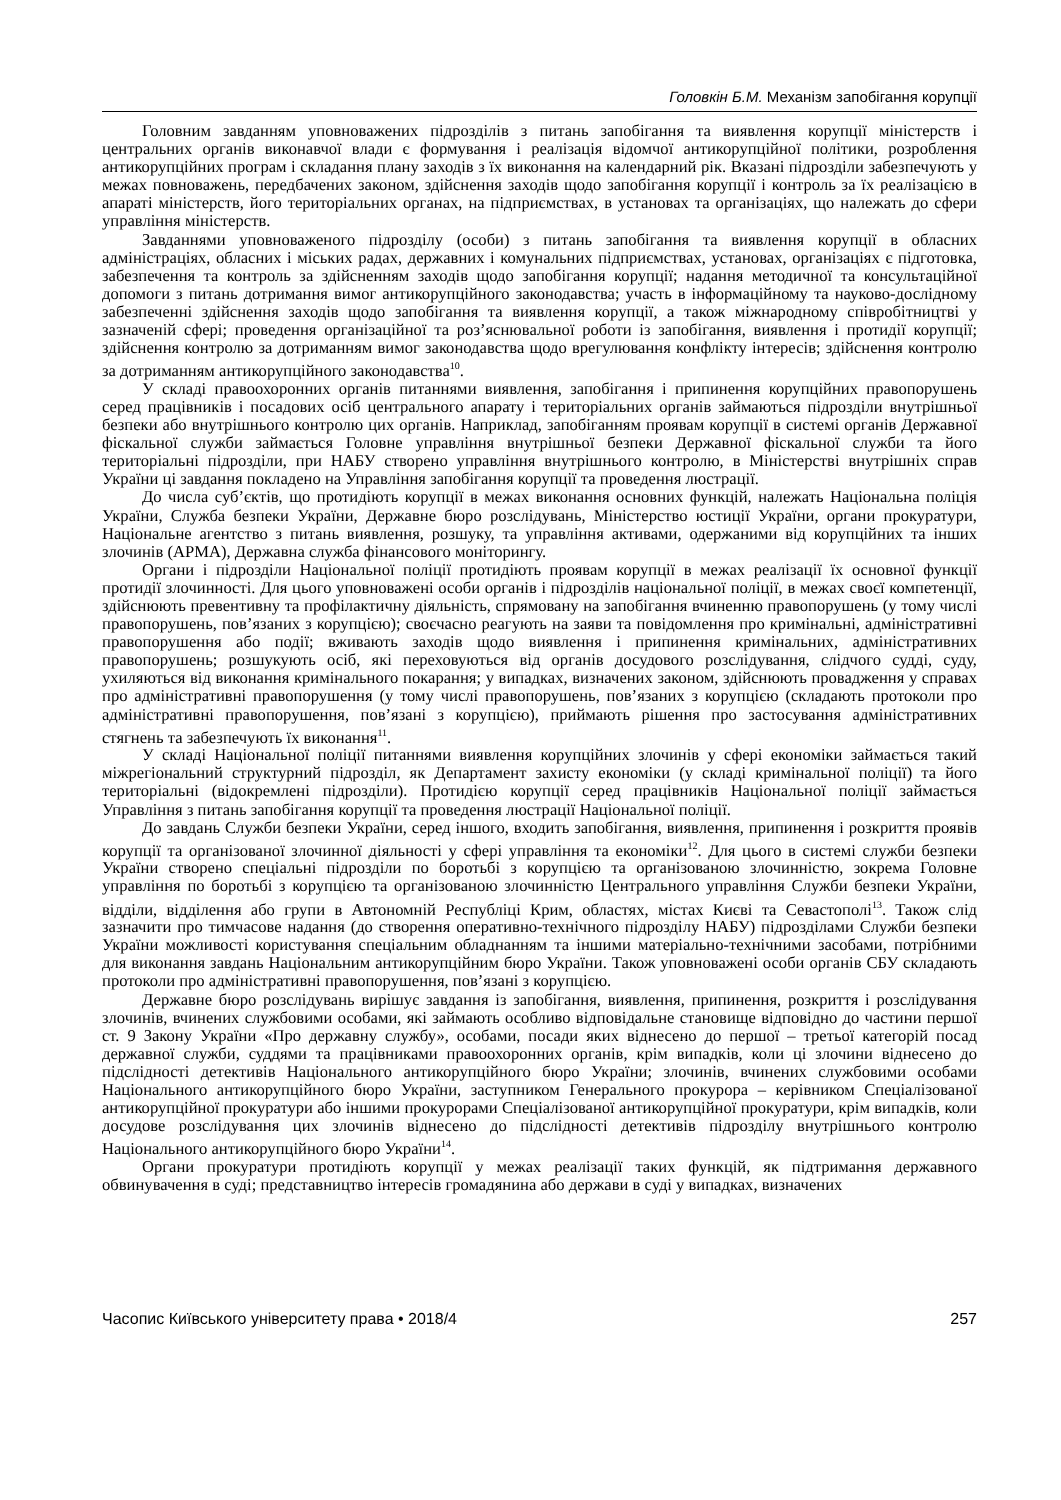Головкін Б.М. Механізм запобігання корупції
Головним завданням уповноважених підрозділів з питань запобігання та виявлення корупції міністерств і центральних органів виконавчої влади є формування і реалізація відомчої антикорупційної політики, розроблення антикорупційних програм і складання плану заходів з їх виконання на календарний рік. Вказані підрозділи забезпечують у межах повноважень, передбачених законом, здійснення заходів щодо запобігання корупції і контроль за їх реалізацією в апараті міністерств, його територіальних органах, на підприємствах, в установах та організаціях, що належать до сфери управління міністерств.
Завданнями уповноваженого підрозділу (особи) з питань запобігання та виявлення корупції в обласних адміністраціях, обласних і міських радах, державних і комунальних підприємствах, установах, організаціях є підготовка, забезпечення та контроль за здійсненням заходів щодо запобігання корупції; надання методичної та консультаційної допомоги з питань дотримання вимог антикорупційного законодавства; участь в інформаційному та науково-дослідному забезпеченні здійснення заходів щодо запобігання та виявлення корупції, а також міжнародному співробітництві у зазначеній сфері; проведення організаційної та роз’яснювальної роботи із запобігання, виявлення і протидії корупції; здійснення контролю за дотриманням вимог законодавства щодо врегулювання конфлікту інтересів; здійснення контролю за дотриманням антикорупційного законодавства<sup>10</sup>.
У складі правоохоронних органів питаннями виявлення, запобігання і припинення корупційних правопорушень серед працівників і посадових осіб центрального апарату і територіальних органів займаються підрозділи внутрішньої безпеки або внутрішнього контролю цих органів. Наприклад, запобіганням проявам корупції в системі органів Державної фіскальної служби займається Головне управління внутрішньої безпеки Державної фіскальної служби та його територіальні підрозділи, при НАБУ створено управління внутрішнього контролю, в Міністерстві внутрішніх справ України ці завдання покладено на Управління запобігання корупції та проведення люстрації.
До числа суб’єктів, що протидіють корупції в межах виконання основних функцій, належать Національна поліція України, Служба безпеки України, Державне бюро розслідувань, Міністерство юстиції України, органи прокуратури, Національне агентство з питань виявлення, розшуку, та управління активами, одержаними від корупційних та інших злочинів (АРМА), Державна служба фінансового моніторингу.
Органи і підрозділи Національної поліції протидіють проявам корупції в межах реалізації їх основної функції протидії злочинності. Для цього уповноважені особи органів і підрозділів національної поліції, в межах своєї компетенції, здійснюють превентивну та профілактичну діяльність, спрямовану на запобігання вчиненню правопорушень (у тому числі правопорушень, пов’язаних з корупцією); своєчасно реагують на заяви та повідомлення про кримінальні, адміністративні правопорушення або події; вживають заходів щодо виявлення і припинення кримінальних, адміністративних правопорушень; розшукують осіб, які переховуються від органів досудового розслідування, слідчого судді, суду, ухиляються від виконання кримінального покарання; у випадках, визначених законом, здійснюють провадження у справах про адміністративні правопорушення (у тому числі правопорушень, пов’язаних з корупцією (складають протоколи про адміністративні правопорушення, пов’язані з корупцією), приймають рішення про застосування адміністративних стягнень та забезпечують їх виконання<sup>11</sup>.
У складі Національної поліції питаннями виявлення корупційних злочинів у сфері економіки займається такий міжрегіональний структурний підрозділ, як Департамент захисту економіки (у складі кримінальної поліції) та його територіальні (відокремлені підрозділи). Протидією корупції серед працівників Національної поліції займається Управління з питань запобігання корупції та проведення люстрації Національної поліції.
До завдань Служби безпеки України, серед іншого, входить запобігання, виявлення, припинення і розкриття проявів корупції та організованої злочинної діяльності у сфері управління та економіки<sup>12</sup>. Для цього в системі служби безпеки України створено спеціальні підрозділи по боротьбі з корупцією та організованою злочинністю, зокрема Головне управління по боротьбі з корупцією та організованою злочинністю Центрального управління Служби безпеки України, відділи, відділення або групи в Автономній Республіці Крим, областях, містах Києві та Севастополі<sup>13</sup>. Також слід зазначити про тимчасове надання (до створення оперативно-технічного підрозділу НАБУ) підрозділами Служби безпеки України можливості користування спеціальним обладнанням та іншими матеріально-технічними засобами, потрібними для виконання завдань Національним антикорупційним бюро України. Також уповноважені особи органів СБУ складають протоколи про адміністративні правопорушення, пов’язані з корупцією.
Державне бюро розслідувань вирішує завдання із запобігання, виявлення, припинення, розкриття і розслідування злочинів, вчинених службовими особами, які займають особливо відповідальне становище відповідно до частини першої ст. 9 Закону України «Про державну службу», особами, посади яких віднесено до першої – третьої категорій посад державної служби, суддями та працівниками правоохоронних органів, крім випадків, коли ці злочини віднесено до підслідності детективів Національного антикорупційного бюро України; злочинів, вчинених службовими особами Національного антикорупційного бюро України, заступником Генерального прокурора – керівником Спеціалізованої антикорупційної прокуратури або іншими прокурорами Спеціалізованої антикорупційної прокуратури, крім випадків, коли досудове розслідування цих злочинів віднесено до підслідності детективів підрозділу внутрішнього контролю Національного антикорупційного бюро України<sup>14</sup>.
Органи прокуратури протидіють корупції у межах реалізації таких функцій, як підтримання державного обвинувачення в суді; представництво інтересів громадянина або держави в суді у випадках, визначених
Часопис Київського університету права • 2018/4 257